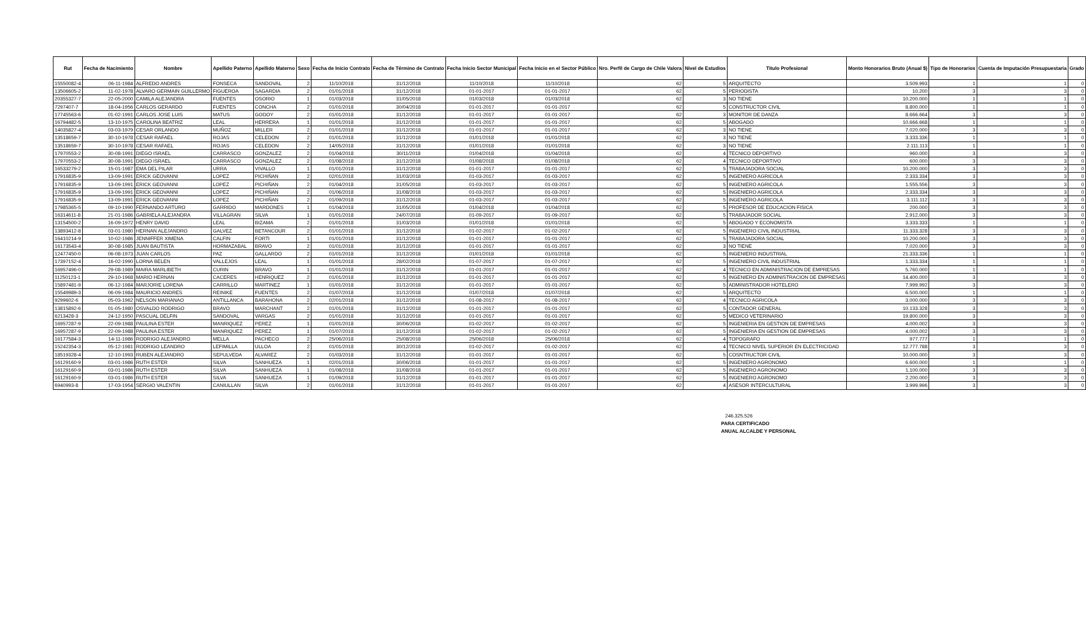| Rut | Fecha de Nacimiento | Nombre | Apellido Paterno | Apellido Materno | Sexo | Fecha de Inicio Contrato | Fecha de Término de Contrato | Fecha Inicio Sector Municipal | Fecha Inicio en el Sector Público | Nro. Perfil de Cargo de Chile Valora | Nivel de Estudios | Titulo Profesional | Monto Honorarios Bruto (Anual $) | Tipo de Honorarios | Cuenta de Imputación Presupuestaria | Grado |
| --- | --- | --- | --- | --- | --- | --- | --- | --- | --- | --- | --- | --- | --- | --- | --- | --- |
| 15550082-4 | 06-11-1984 | ALFREDO ANDRES | FONSECA | SANDOVAL | 2 | 11/10/2018 | 31/12/2018 | 11/10/2018 | 11/10/2018 | 62 | 5 | ARQUITECTO | 3.509.993 | 1 | 1 | 0 |
| 13506605-2 | 11-02-1978 | ALVARO GERMAIN GUILLERMO | FIGUEROA | SAGARDIA | 2 | 01/01/2018 | 31/12/2018 | 01-01-2017 | 01-01-2017 | 62 | 5 | PERIODISTA | 10.200 | 3 | 3 | 0 |
| 20355327-7 | 22-05-2000 | CAMILA ALEJANDRA | FUENTES | OSORIO | 1 | 01/03/2018 | 31/05/2018 | 01/03/2018 | 01/03/2018 | 62 | 3 | NO TIENE | 10.200.000 | 1 | 1 | 0 |
| 7297407-7 | 18-04-1956 | CARLOS GERARDO | FUENTES | CONCHA | 2 | 01/01/2018 | 30/04/2018 | 01-01-2017 | 01-01-2017 | 62 | 5 | CONSTRUCTOR CIVIL | 8.800.000 | 1 | 1 | 0 |
| 17745563-6 | 01-02-1991 | CARLOS JOSE LUIS | MATUS | GODOY | 2 | 01/01/2018 | 31/12/2018 | 01-01-2017 | 01-01-2017 | 62 | 3 | MONITOR DE DANZA | 8.666.664 | 3 | 3 | 0 |
| 16794482-5 | 13-10-1975 | CAROLINA BEATRIZ | LEAL | HERRERA | 1 | 01/01/2018 | 31/12/2018 | 01-01-2017 | 01-01-2017 | 62 | 5 | ABOGADO | 10.666.668 | 1 | 1 | 0 |
| 14035827-4 | 03-03-1979 | CESAR ORLANDO | MUÑOZ | MILLER | 2 | 01/01/2018 | 31/12/2018 | 01-01-2017 | 01-01-2017 | 62 | 3 | NO TIENE | 7.020.000 | 3 | 3 | 0 |
| 13518659-7 | 30-10-1978 | CESAR RAFAEL | ROJAS | CELEDON | 2 | 01/01/2018 | 31/12/2018 | 01/01/2018 | 01/01/2018 | 62 | 3 | NO TIENE | 3.333.336 | 1 | 1 | 0 |
| 13518659-7 | 30-10-1978 | CESAR RAFAEL | ROJAS | CELEDON | 2 | 14/05/2018 | 31/12/2018 | 01/01/2018 | 01/01/2018 | 62 | 3 | NO TIENE | 2.111.113 | 1 | 1 | 0 |
| 17970553-2 | 30-08-1991 | DIEGO ISRAEL | CARRASCO | GONZALEZ | 2 | 01/04/2018 | 30/11/2018 | 01/04/2018 | 01/04/2018 | 62 | 4 | TECNICO DEPORTIVO | 960.000 | 3 | 3 | 0 |
| 17970553-2 | 30-08-1991 | DIEGO ISRAEL | CARRASCO | GONZALEZ | 2 | 01/08/2018 | 31/12/2018 | 01/08/2018 | 01/08/2018 | 62 | 4 | TECNICO DEPORTIVO | 600.000 | 3 | 3 | 0 |
| 16533279-2 | 15-01-1987 | EMA DEL PILAR | URRA | VIVALLO | 1 | 01/01/2018 | 31/12/2018 | 01-01-2017 | 01-01-2017 | 62 | 5 | TRABAJADORA SOCIAL | 10.200.000 | 3 | 3 | 0 |
| 17916835-9 | 13-09-1991 | ERICK GEOVANNI | LOPEZ | PICHIÑAN | 2 | 02/01/2018 | 31/03/2018 | 01-03-2017 | 01-03-2017 | 62 | 5 | INGENIERO AGRICOLA | 2.333.334 | 3 | 3 | 0 |
| 17916835-9 | 13-09-1991 | ERICK GEOVANNI | LOPEZ | PICHIÑAN | 2 | 01/04/2018 | 31/05/2018 | 01-03-2017 | 01-03-2017 | 62 | 5 | INGENIERO AGRICOLA | 1.555.556 | 3 | 3 | 0 |
| 17916835-9 | 13-09-1991 | ERICK GEOVANNI | LOPEZ | PICHIÑAN | 2 | 01/06/2018 | 31/08/2018 | 01-03-2017 | 01-03-2017 | 62 | 5 | INGENIERO AGRICOLA | 2.333.334 | 3 | 3 | 0 |
| 17916835-9 | 13-09-1991 | ERICK GEOVANNI | LOPEZ | PICHIÑAN | 2 | 01/09/2018 | 31/12/2018 | 01-03-2017 | 01-03-2017 | 62 | 5 | INGENIERO AGRICOLA | 3.111.112 | 3 | 3 | 0 |
| 17985365-5 | 09-10-1990 | FERNANDO ARTURO | GARRIDO | MARDONES | 1 | 01/04/2018 | 31/05/2018 | 01/04/2018 | 01/04/2018 | 62 | 5 | PROFESOR DE EDUCACION FISICA | 200.000 | 3 | 3 | 0 |
| 16314611-8 | 21-01-1986 | GABRIELA ALEJANDRA | VILLAGRAN | SILVA | 1 | 01/01/2018 | 24/07/2018 | 01-09-2017 | 01-09-2017 | 62 | 5 | TRABAJADOR SOCIAL | 2.912.000 | 3 | 3 | 0 |
| 13154500-2 | 16-09-1972 | HENRY DAVID | LEAL | BIZAMA | 2 | 01/01/2018 | 31/03/2018 | 01/01/2018 | 01/01/2018 | 62 | 5 | ABOGADO Y ECONOMISTA | 3.333.333 | 1 | 1 | 0 |
| 13893412-8 | 03-01-1980 | HERNAN ALEJANDRO | GALVEZ | BETANCOUR | 2 | 01/01/2018 | 31/12/2018 | 01-02-2017 | 01-02-2017 | 62 | 5 | INGENIERO CIVIL INDUSTRIAL | 11.333.328 | 3 | 3 | 0 |
| 16410214-9 | 10-02-1986 | JENNIFFER XIMENA | CALFIN | FORTI | 1 | 01/01/2018 | 31/12/2018 | 01-01-2017 | 01-01-2017 | 62 | 5 | TRABAJADORA SOCIAL | 10.200.000 | 3 | 3 | 0 |
| 16173543-4 | 30-08-1985 | JUAN BAUTISTA | HORMAZABAL | BRAVO | 2 | 01/01/2018 | 31/12/2018 | 01-01-2017 | 01-01-2017 | 62 | 3 | NO TIENE | 7.020.000 | 3 | 3 | 0 |
| 12477450-0 | 06-08-1973 | JUAN CARLOS | PAZ | GALLARDO | 2 | 01/01/2018 | 31/12/2018 | 01/01/2018 | 01/01/2018 | 62 | 5 | INGENIERO INDUSTRIAL | 21.333.336 | 1 | 1 | 0 |
| 17397152-4 | 16-02-1990 | LORNA BELEN | VALLEJOS | LEAL | 1 | 01/01/2018 | 28/02/2018 | 01-07-2017 | 01-07-2017 | 62 | 5 | INGENIERO CIVIL INDUSTRIAL | 1.333.334 | 1 | 1 | 0 |
| 16957496-0 | 29-08-1989 | MAIRA MARLIBETH | CURIN | BRAVO | 1 | 01/01/2018 | 31/12/2018 | 01-01-2017 | 01-01-2017 | 62 | 4 | TECNICO EN ADMINISTRACION DE EMPRESAS | 5.760.000 | 1 | 1 | 0 |
| 11250123-1 | 29-10-1968 | MARIO HERNAN | CACERES | HENRIQUEZ | 2 | 01/01/2018 | 31/12/2018 | 01-01-2017 | 01-01-2017 | 62 | 5 | INGENIERO EN ADMINISTRACION DE EMPRESAS | 14.400.000 | 3 | 3 | 0 |
| 15897481-9 | 06-12-1984 | MARJORIE LORENA | CARRILLO | MARTINEZ | 1 | 01/01/2018 | 31/12/2018 | 01-01-2017 | 01-01-2017 | 62 | 5 | ADMINISTRADOR HOTELERO | 7.999.992 | 3 | 3 | 0 |
| 15549989-3 | 06-09-1984 | MAURICIO ANDRES | REINIKE | FUENTES | 2 | 01/07/2018 | 31/12/2018 | 01/07/2018 | 01/07/2018 | 62 | 5 | ARQUITECTO | 6.500.000 | 1 | 1 | 0 |
| 9299602-6 | 05-03-1962 | NELSON MARIANAO | ANTILLANCA | BARAHONA | 2 | 02/01/2018 | 31/12/2018 | 01-08-2017 | 01-08-2017 | 62 | 4 | TECNICO AGRICOLA | 3.000.000 | 3 | 3 | 0 |
| 13815892-6 | 01-05-1980 | OSVALDO RODRIGO | BRAVO | MARCHANT | 2 | 01/01/2018 | 31/12/2018 | 01-01-2017 | 01-01-2017 | 62 | 5 | CONTADOR GENERAL | 10.133.328 | 3 | 3 | 0 |
| 6213428-3 | 24-12-1950 | PASCUAL DELFIN | SANDOVAL | VARGAS | 2 | 01/01/2018 | 31/12/2018 | 01-01-2017 | 01-01-2017 | 62 | 5 | MEDICO VETERINARIO | 19.800.000 | 3 | 3 | 0 |
| 16957287-9 | 22-09-1988 | PAULINA ESTER | MANRIQUEZ | PEREZ | 1 | 01/01/2018 | 30/06/2018 | 01-02-2017 | 01-02-2017 | 62 | 5 | INGENIERIA EN GESTION DE EMPRESAS | 4.000.002 | 3 | 3 | 0 |
| 16957287-9 | 22-09-1988 | PAULINA ESTER | MANRIQUEZ | PEREZ | 1 | 01/07/2018 | 31/12/2018 | 01-02-2017 | 01-02-2017 | 62 | 5 | INGENIERIA EN GESTION DE EMPRESAS | 4.000.002 | 3 | 3 | 0 |
| 16177584-3 | 14-11-1986 | RODRIGO ALEJANDRO | MELLA | PACHECO | 2 | 25/06/2018 | 25/08/2018 | 25/06/2018 | 25/06/2018 | 62 | 4 | TOPOGRAFO | 977.777 | 1 | 1 | 0 |
| 15242354-3 | 05-12-1981 | RODRIGO LEANDRO | LEFIMILLA | ULLOA | 2 | 01/01/2018 | 30/12/2018 | 01-02-2017 | 01-02-2017 | 62 | 4 | TECNICO NIVEL SUPERIOR EN ELECTRICIDAD | 12.777.788 | 3 | 3 | 0 |
| 18519328-4 | 12-10-1993 | RUBEN ALEJANDRO | SEPULVEDA | ALVAREZ | 2 | 01/03/2018 | 31/12/2018 | 01-01-2017 | 01-01-2017 | 62 | 5 | COSNTRUCTOR CIVIL | 10.000.000 | 3 | 3 | 0 |
| 16129160-9 | 03-01-1986 | RUTH ESTER | SILVA | SANHUEZA | 1 | 02/01/2018 | 30/06/2018 | 01-01-2017 | 01-01-2017 | 62 | 5 | INGENIERO AGRONOMO | 6.600.000 | 1 | 1 | 0 |
| 16129160-9 | 03-01-1986 | RUTH ESTER | SILVA | SANHUEZA | 1 | 01/08/2018 | 31/08/2018 | 01-01-2017 | 01-01-2017 | 62 | 5 | INGENIERO AGRONOMO | 1.100.000 | 3 | 3 | 0 |
| 16129160-9 | 03-01-1986 | RUTH ESTER | SILVA | SANHUEZA | 1 | 01/09/2018 | 31/12/2018 | 01-01-2017 | 01-01-2017 | 62 | 5 | INGENIERO AGRONOMO | 2.200.000 | 3 | 3 | 0 |
| 6940993-8 | 17-03-1954 | SERGIO VALENTIN | CANIULLAN | SILVA | 2 | 01/01/2018 | 31/12/2018 | 01-01-2017 | 01-01-2017 | 62 | 4 | ASESOR INTERCULTURAL | 3.999.996 | 3 | 3 | 0 |
246.325.526
PARA CERTIFICADO
ANUAL ALCALDE Y PERSONAL